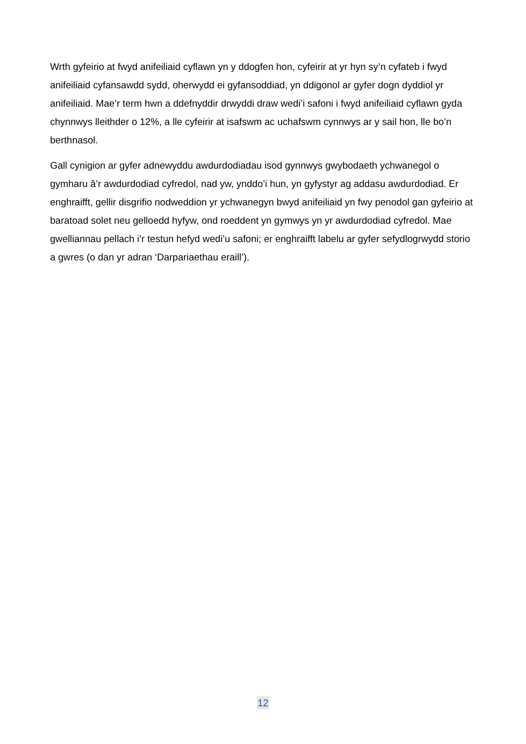Wrth gyfeirio at fwyd anifeiliaid cyflawn yn y ddogfen hon, cyfeirir at yr hyn sy’n cyfateb i fwyd anifeiliaid cyfansawdd sydd, oherwydd ei gyfansoddiad, yn ddigonol ar gyfer dogn dyddiol yr anifeiliaid. Mae’r term hwn a ddefnyddir drwyddi draw wedi’i safoni i fwyd anifeiliaid cyflawn gyda chynnwys lleithder o 12%, a lle cyfeirir at isafswm ac uchafswm cynnwys ar y sail hon, lle bo’n berthnasol.
Gall cynigion ar gyfer adnewyddu awdurdodiadau isod gynnwys gwybodaeth ychwanegol o gymharu â’r awdurdodiad cyfredol, nad yw, ynddo’i hun, yn gyfystyr ag addasu awdurdodiad. Er enghraifft, gellir disgrifio nodweddion yr ychwanegyn bwyd anifeiliaid yn fwy penodol gan gyfeirio at baratoad solet neu gelloedd hyfyw, ond roeddent yn gymwys yn yr awdurdodiad cyfredol. Mae gwelliannau pellach i’r testun hefyd wedi’u safoni; er enghraifft labelu ar gyfer sefydlogrwydd storio a gwres (o dan yr adran ‘Darpariaethau eraill’).
12